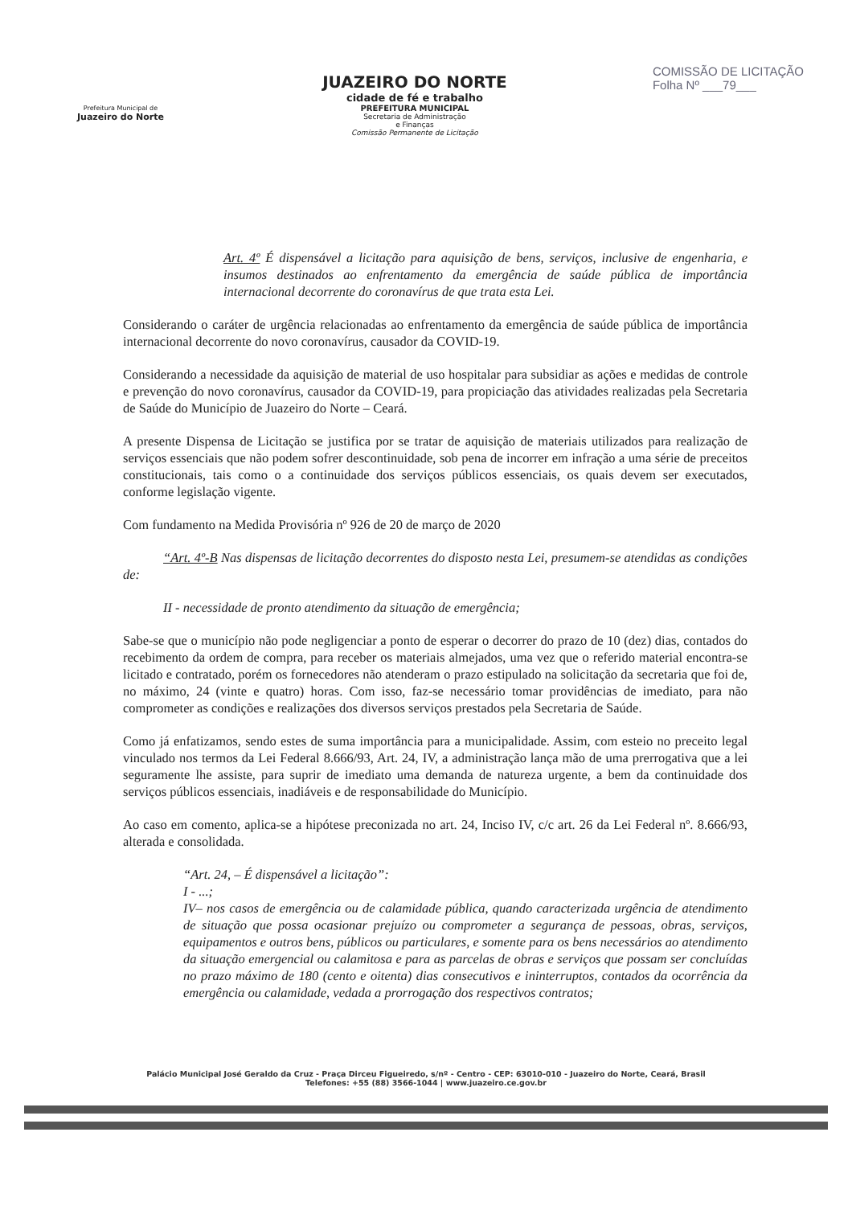Prefeitura Municipal de
Juazeiro do Norte
JUAZEIRO DO NORTE
cidade de fé e trabalho
PREFEITURA MUNICIPAL
Secretaria de Administração
e Finanças
Comissão Permanente de Licitação
COMISSÃO DE LICITAÇÃO
Folha Nº ___79___
Art. 4º É dispensável a licitação para aquisição de bens, serviços, inclusive de engenharia, e insumos destinados ao enfrentamento da emergência de saúde pública de importância internacional decorrente do coronavírus de que trata esta Lei.
Considerando o caráter de urgência relacionadas ao enfrentamento da emergência de saúde pública de importância internacional decorrente do novo coronavírus, causador da COVID-19.
Considerando a necessidade da aquisição de material de uso hospitalar para subsidiar as ações e medidas de controle e prevenção do novo coronavírus, causador da COVID-19, para propiciação das atividades realizadas pela Secretaria de Saúde do Município de Juazeiro do Norte – Ceará.
A presente Dispensa de Licitação se justifica por se tratar de aquisição de materiais utilizados para realização de serviços essenciais que não podem sofrer descontinuidade, sob pena de incorrer em infração a uma série de preceitos constitucionais, tais como o a continuidade dos serviços públicos essenciais, os quais devem ser executados, conforme legislação vigente.
Com fundamento na Medida Provisória nº 926 de 20 de março de 2020
“Art. 4º-B Nas dispensas de licitação decorrentes do disposto nesta Lei, presumem-se atendidas as condições de:
II - necessidade de pronto atendimento da situação de emergência;
Sabe-se que o município não pode negligenciar a ponto de esperar o decorrer do prazo de 10 (dez) dias, contados do recebimento da ordem de compra, para receber os materiais almejados, uma vez que o referido material encontra-se licitado e contratado, porém os fornecedores não atenderam o prazo estipulado na solicitação da secretaria que foi de, no máximo, 24 (vinte e quatro) horas. Com isso, faz-se necessário tomar providências de imediato, para não comprometer as condições e realizações dos diversos serviços prestados pela Secretaria de Saúde.
Como já enfatizamos, sendo estes de suma importância para a municipalidade. Assim, com esteio no preceito legal vinculado nos termos da Lei Federal 8.666/93, Art. 24, IV, a administração lança mão de uma prerrogativa que a lei seguramente lhe assiste, para suprir de imediato uma demanda de natureza urgente, a bem da continuidade dos serviços públicos essenciais, inadiáveis e de responsabilidade do Município.
Ao caso em comento, aplica-se a hipótese preconizada no art. 24, Inciso IV, c/c art. 26 da Lei Federal nº. 8.666/93, alterada e consolidada.
“Art. 24, – É dispensável a licitação”:
I - ...;
IV– nos casos de emergência ou de calamidade pública, quando caracterizada urgência de atendimento de situação que possa ocasionar prejuízo ou comprometer a segurança de pessoas, obras, serviços, equipamentos e outros bens, públicos ou particulares, e somente para os bens necessários ao atendimento da situação emergencial ou calamitosa e para as parcelas de obras e serviços que possam ser concluídas no prazo máximo de 180 (cento e oitenta) dias consecutivos e ininterruptos, contados da ocorrência da emergência ou calamidade, vedada a prorrogação dos respectivos contratos;
Palácio Municipal José Geraldo da Cruz - Praça Dirceu Figueiredo, s/nº - Centro - CEP: 63010-010 - Juazeiro do Norte, Ceará, Brasil
Telefones: +55 (88) 3566-1044 | www.juazeiro.ce.gov.br